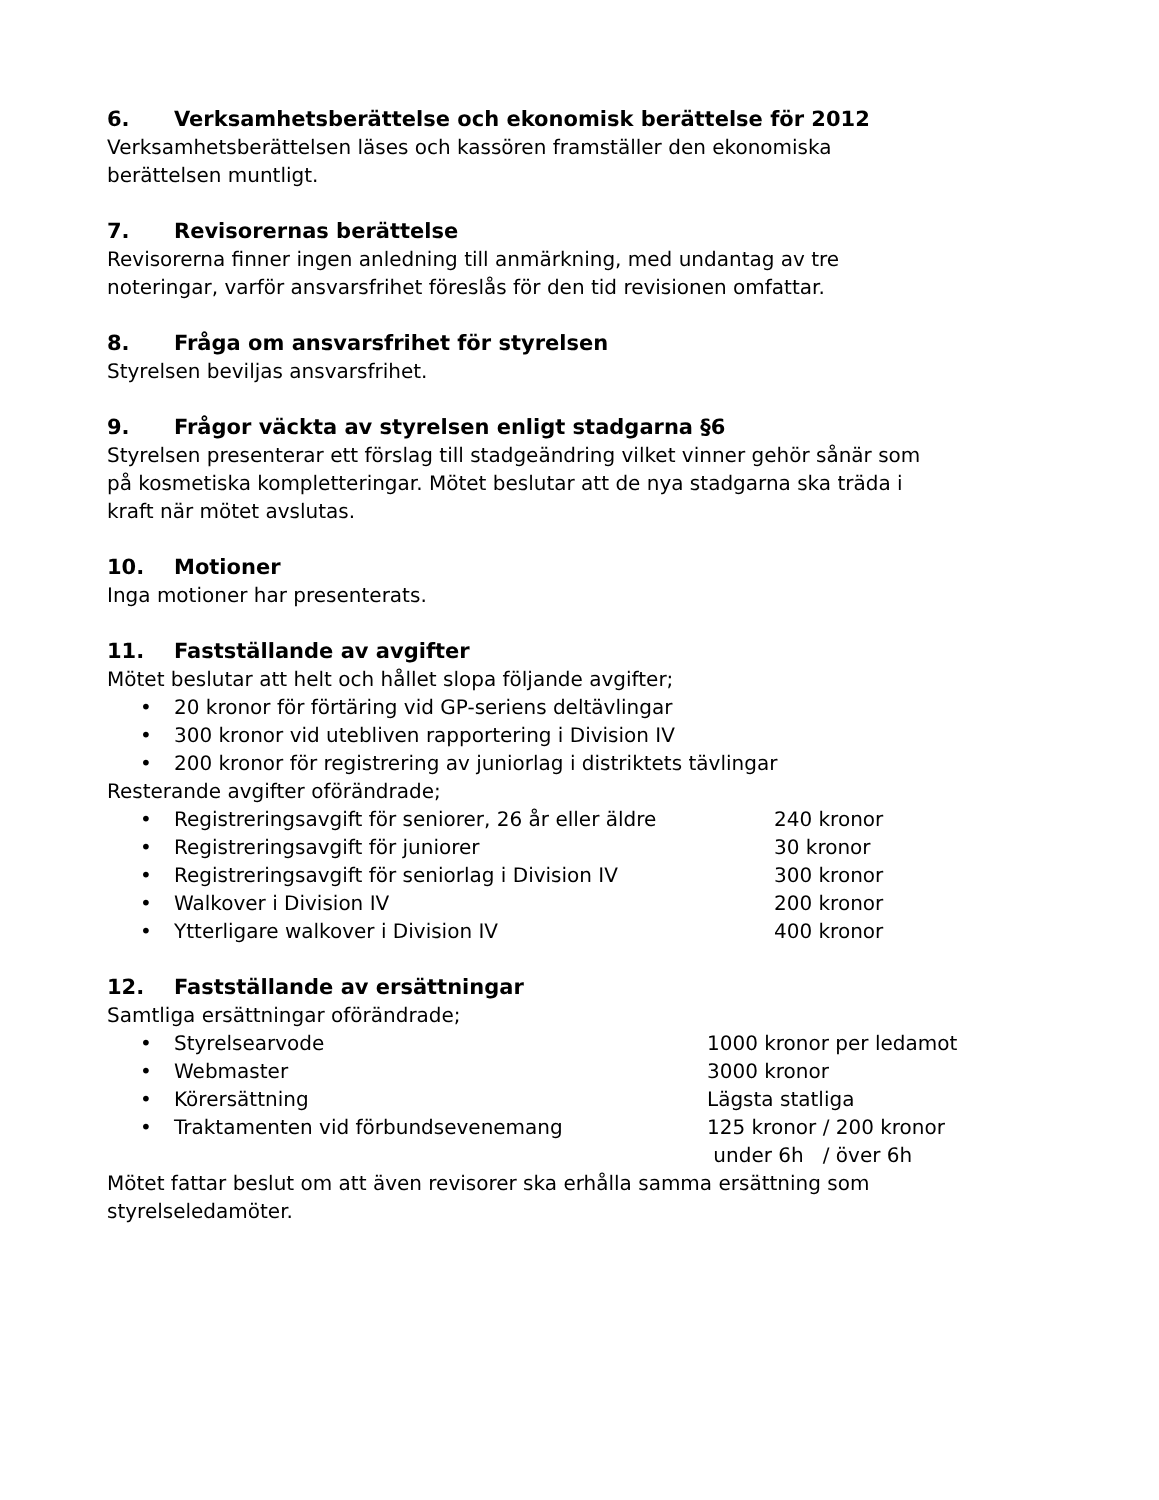6. Verksamhetsberättelse och ekonomisk berättelse för 2012
Verksamhetsberättelsen läses och kassören framställer den ekonomiska
berättelsen muntligt.
7. Revisorernas berättelse
Revisorerna finner ingen anledning till anmärkning, med undantag av tre
noteringar, varför ansvarsfrihet föreslås för den tid revisionen omfattar.
8. Fråga om ansvarsfrihet för styrelsen
Styrelsen beviljas ansvarsfrihet.
9. Frågor väckta av styrelsen enligt stadgarna §6
Styrelsen presenterar ett förslag till stadgeändring vilket vinner gehör sånär som
på kosmetiska kompletteringar. Mötet beslutar att de nya stadgarna ska träda i
kraft när mötet avslutas.
10. Motioner
Inga motioner har presenterats.
11. Fastställande av avgifter
Mötet beslutar att helt och hållet slopa följande avgifter;
• 20 kronor för förtäring vid GP-seriens deltävlingar
• 300 kronor vid utebliven rapportering i Division IV
• 200 kronor för registrering av juniorlag i distriktets tävlingar
Resterande avgifter oförändrade;
• Registreringsavgift för seniorer, 26 år eller äldre 240 kronor
• Registreringsavgift för juniorer 30 kronor
• Registreringsavgift för seniorlag i Division IV 300 kronor
• Walkover i Division IV 200 kronor
• Ytterligare walkover i Division IV 400 kronor
12. Fastställande av ersättningar
Samtliga ersättningar oförändrade;
• Styrelsearvode 1000 kronor per ledamot
• Webmaster 3000 kronor
• Körersättning Lägsta statliga
• Traktamenten vid förbundsevenemang 125 kronor / 200 kronor
under 6h / över 6h
Mötet fattar beslut om att även revisorer ska erhålla samma ersättning som
styrelseledamöter.